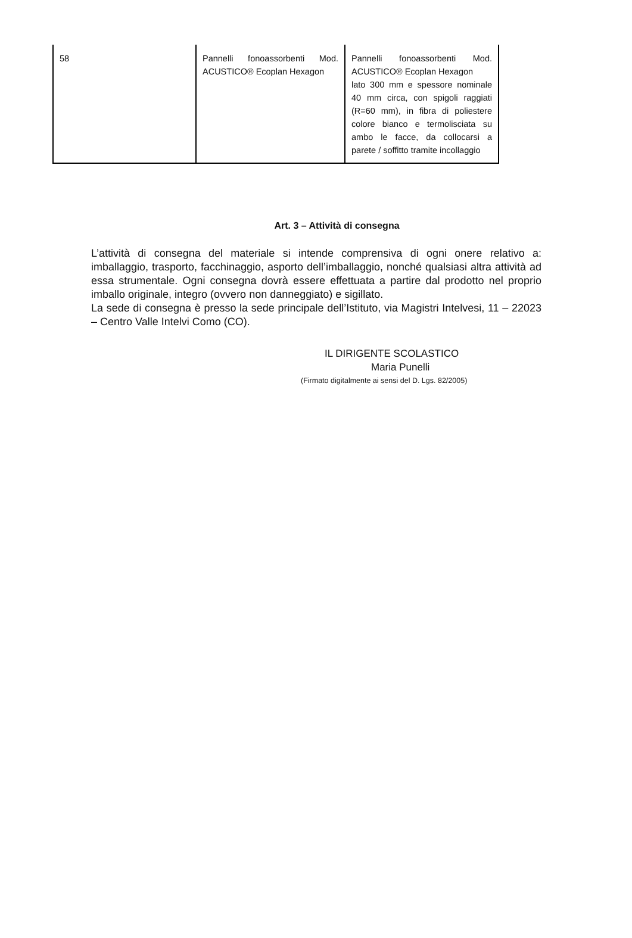| 58 | Pannelli fonoassorbenti Mod. ACUSTICO® Ecoplan Hexagon | Pannelli fonoassorbenti Mod. ACUSTICO® Ecoplan Hexagon lato 300 mm e spessore nominale 40 mm circa, con spigoli raggiati (R=60 mm), in fibra di poliestere colore bianco e termolisciata su ambo le facce, da collocarsi a parete / soffitto tramite incollaggio |
Art. 3 – Attività di consegna
L’attività di consegna del materiale si intende comprensiva di ogni onere relativo a: imballaggio, trasporto, facchinaggio, asporto dell’imballaggio, nonché qualsiasi altra attività ad essa strumentale. Ogni consegna dovrà essere effettuata a partire dal prodotto nel proprio imballo originale, integro (ovvero non danneggiato) e sigillato.
La sede di consegna è presso la sede principale dell’Istituto, via Magistri Intelvesi, 11 – 22023 – Centro Valle Intelvi Como (CO).
IL DIRIGENTE SCOLASTICO
Maria Punelli
(Firmato digitalmente ai sensi del D. Lgs. 82/2005)